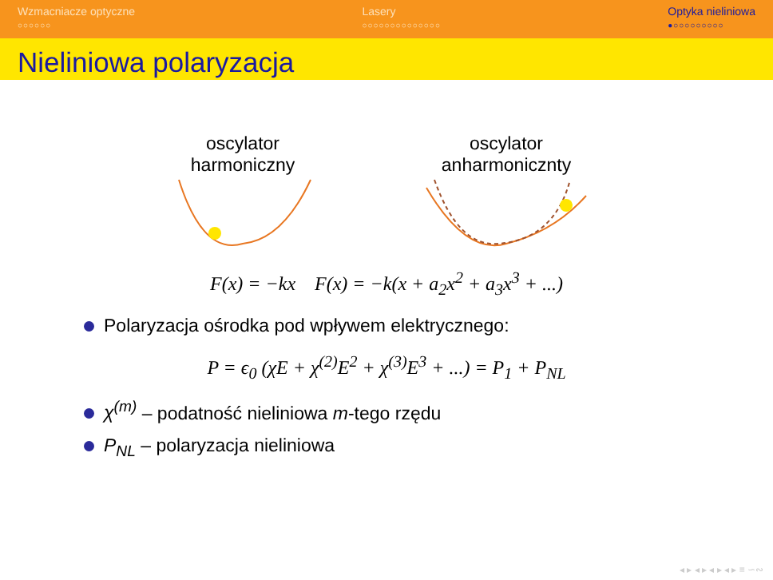Wzmacniacze optyczne
○○○○○○
Lasery
○○○○○○○○○○○○○○
Optyka nieliniowa
●○○○○○○○○○
Nieliniowa polaryzacja
oscylator
harmoniczny
oscylator
anharmonicznty
F(x) = −kx F(x) = −k(x + a<sub>2</sub>x<sup>2</sup> + a<sub>3</sub>x<sup>3</sup> + ...)
Polaryzacja ośrodka pod wpływem elektrycznego:
P = ϵ<sub>0</sub> (χE + χ<sup>(2)</sup>E<sup>2</sup> + χ<sup>(3)</sup>E<sup>3</sup> + ...) = P<sub>1</sub> + P<sub>NL</sub>
χ<sup>(m)</sup> – podatność nieliniowa m-tego rzędu
P<sub>NL</sub> – polaryzacja nieliniowa
◂ ▸ ◂ ▸ ◂ ▸ ◂ ▸ ≡ ∽∾